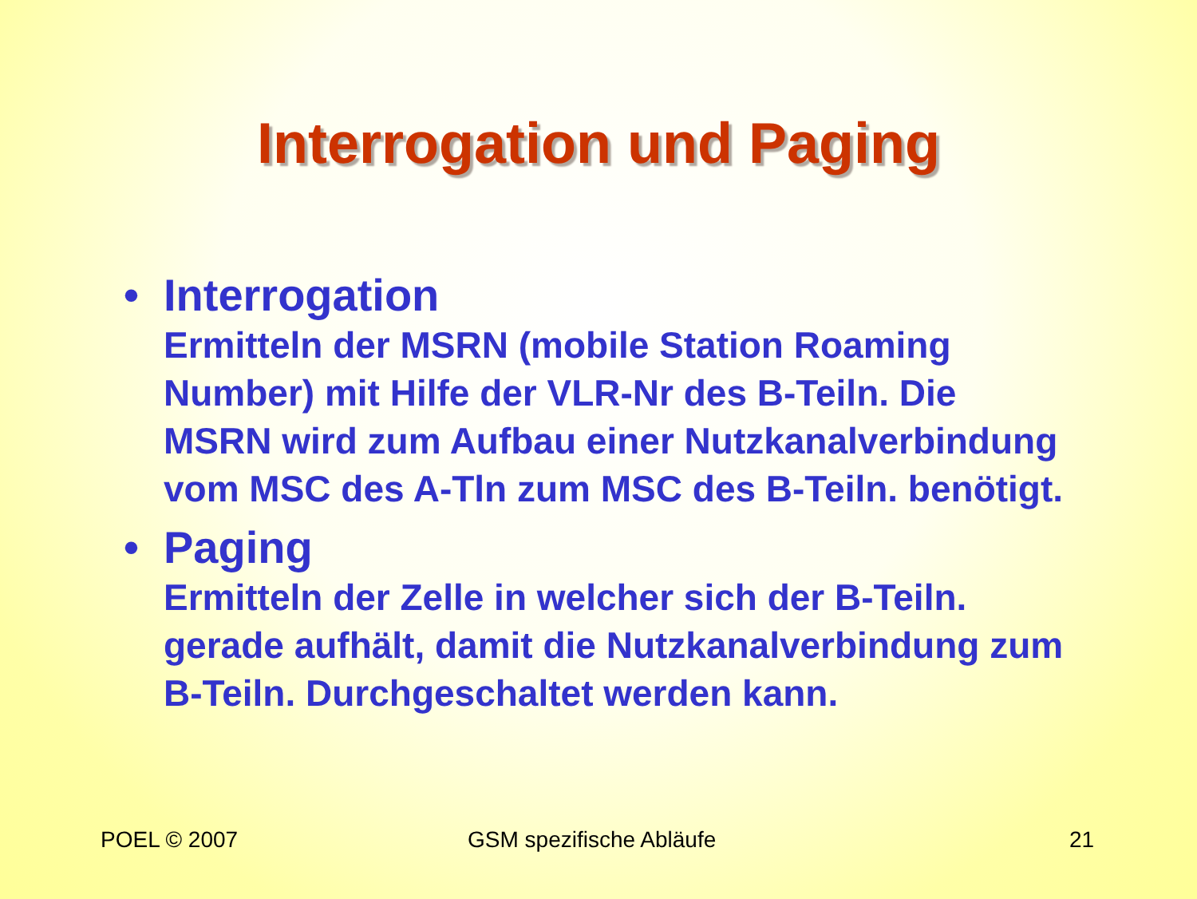Interrogation und Paging
•
Interrogation
Ermitteln der MSRN (mobile Station Roaming Number) mit Hilfe der VLR-Nr des B-Teiln. Die MSRN wird zum Aufbau einer Nutzkanalverbindung vom MSC des A-Tln zum MSC des B-Teiln. benötigt.
•
Paging
Ermitteln der Zelle in welcher sich der B-Teiln. gerade aufhält, damit die Nutzkanalverbindung zum B-Teiln. Durchgeschaltet werden kann.
POEL © 2007 GSM spezifische Abläufe 21